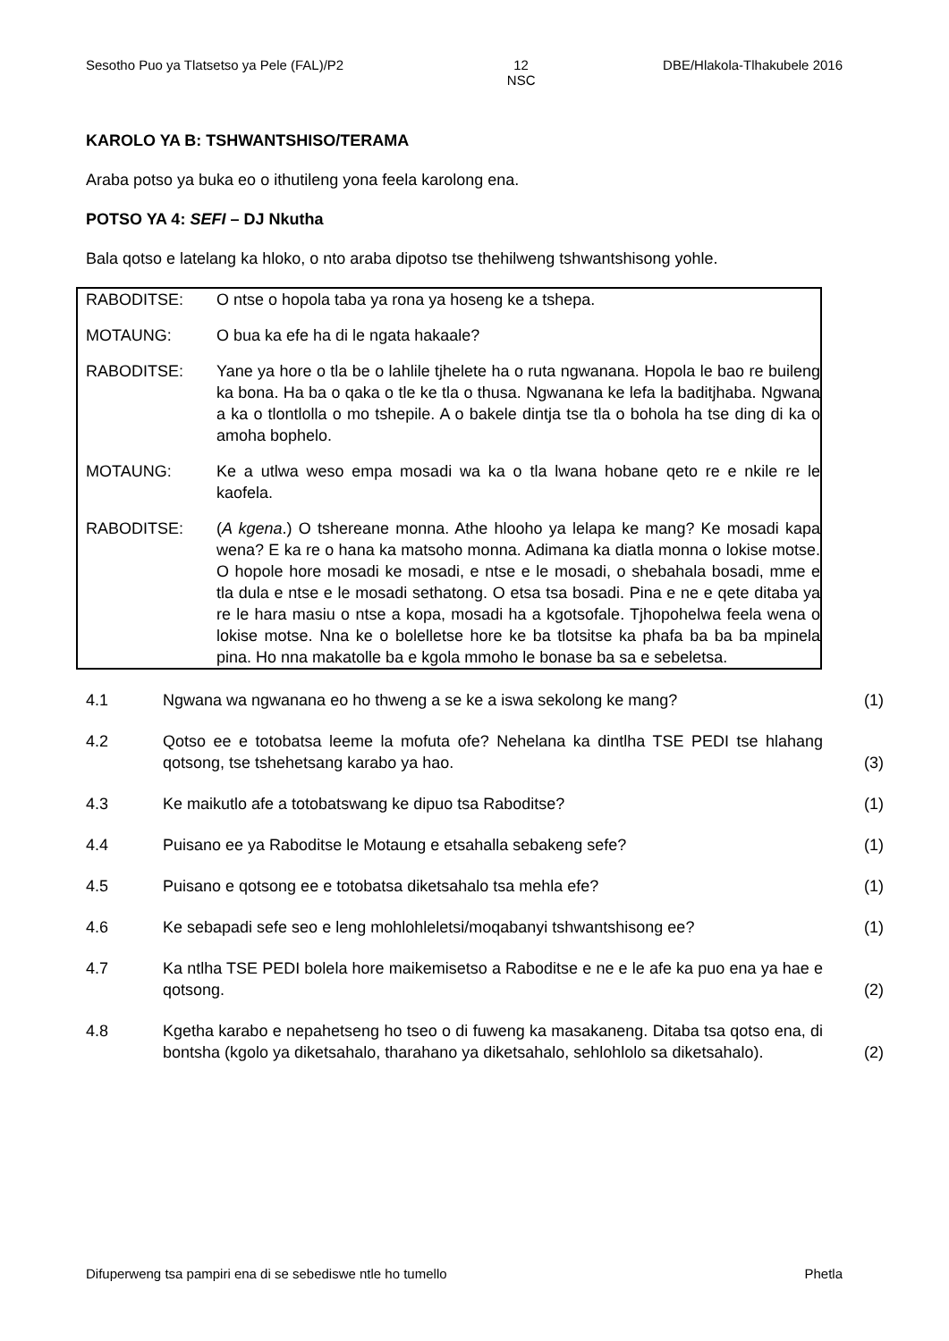Sesotho Puo ya Tlatsetso ya Pele (FAL)/P2 12
NSC DBE/Hlakola-Tlhakubele 2016
KAROLO YA B: TSHWANTSHISO/TERAMA
Araba potso ya buka eo o ithutileng yona feela karolong ena.
POTSO YA 4: SEFI – DJ Nkutha
Bala qotso e latelang ka hloko, o nto araba dipotso tse thehilweng tshwantshisong yohle.
RABODITSE: O ntse o hopola taba ya rona ya hoseng ke a tshepa.
MOTAUNG: O bua ka efe ha di le ngata hakaale?
RABODITSE: Yane ya hore o tla be o lahlile tjhelete ha o ruta ngwanana. Hopola le bao re buileng ka bona. Ha ba o qaka o tle ke tla o thusa. Ngwanana ke lefa la baditjhaba. Ngwana a ka o tlontlolla o mo tshepile. A o bakele dintja tse tla o bohola ha tse ding di ka o amoha bophelo.
MOTAUNG: Ke a utlwa weso empa mosadi wa ka o tla lwana hobane qeto re e nkile re le kaofela.
RABODITSE: (A kgena.) O tshereane monna. Athe hlooho ya lelapa ke mang? Ke mosadi kapa wena? E ka re o hana ka matsoho monna. Adimana ka diatla monna o lokise motse. O hopole hore mosadi ke mosadi, e ntse e le mosadi, o shebahala bosadi, mme e tla dula e ntse e le mosadi sethatong. O etsa tsa bosadi. Pina e ne e qete ditaba ya re le hara masiu o ntse a kopa, mosadi ha a kgotsofale. Tjhopohelwa feela wena o lokise motse. Nna ke o bolelletse hore ke ba tlotsitse ka phafa ba ba ba mpinela pina. Ho nna makatolle ba e kgola mmoho le bonase ba sa e sebeletsa.
4.1
Ngwana wa ngwanana eo ho thweng a se ke a iswa sekolong ke mang?
(1)
4.2
Qotso ee e totobatsa leeme la mofuta ofe? Nehelana ka dintlha TSE PEDI tse hlahang qotsong, tse tshehetsang karabo ya hao.
(3)
4.3
Ke maikutlo afe a totobatswang ke dipuo tsa Raboditse?
(1)
4.4
Puisano ee ya Raboditse le Motaung e etsahalla sebakeng sefe?
(1)
4.5
Puisano e qotsong ee e totobatsa diketsahalo tsa mehla efe?
(1)
4.6
Ke sebapadi sefe seo e leng mohlohleletsi/moqabanyi tshwantshisong ee?
(1)
4.7
Ka ntlha TSE PEDI bolela hore maikemisetso a Raboditse e ne e le afe ka puo ena ya hae e qotsong.
(2)
4.8
Kgetha karabo e nepahetseng ho tseo o di fuweng ka masakaneng. Ditaba tsa qotso ena, di bontsha (kgolo ya diketsahalo, tharahano ya diketsahalo, sehlohlolo sa diketsahalo).
(2)
Difuperweng tsa pampiri ena di se sebediswe ntle ho tumello Phetla